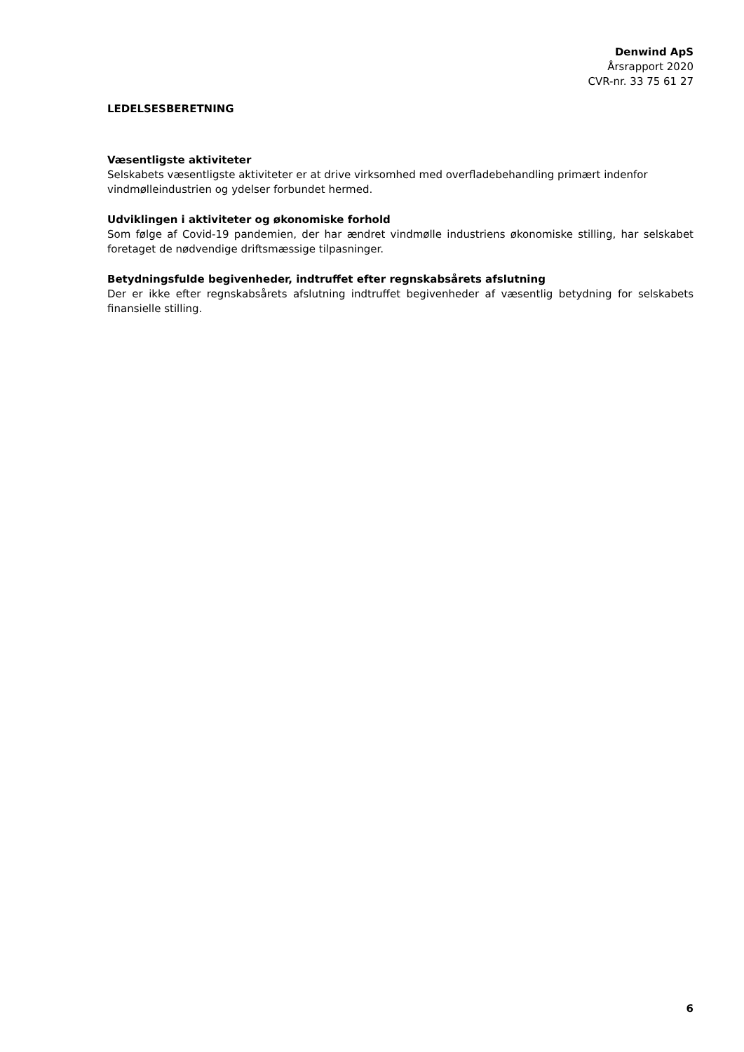Denwind ApS
Årsrapport 2020
CVR-nr. 33 75 61 27
LEDELSESBERETNING
Væsentligste aktiviteter
Selskabets væsentligste aktiviteter er at drive virksomhed med overfladebehandling primært indenfor vindmølleindustrien og ydelser forbundet hermed.
Udviklingen i aktiviteter og økonomiske forhold
Som følge af Covid-19 pandemien, der har ændret vindmølle industriens økonomiske stilling, har selskabet foretaget de nødvendige driftsmæssige tilpasninger.
Betydningsfulde begivenheder, indtruffet efter regnskabsårets afslutning
Der er ikke efter regnskabsårets afslutning indtruffet begivenheder af væsentlig betydning for selskabets finansielle stilling.
6